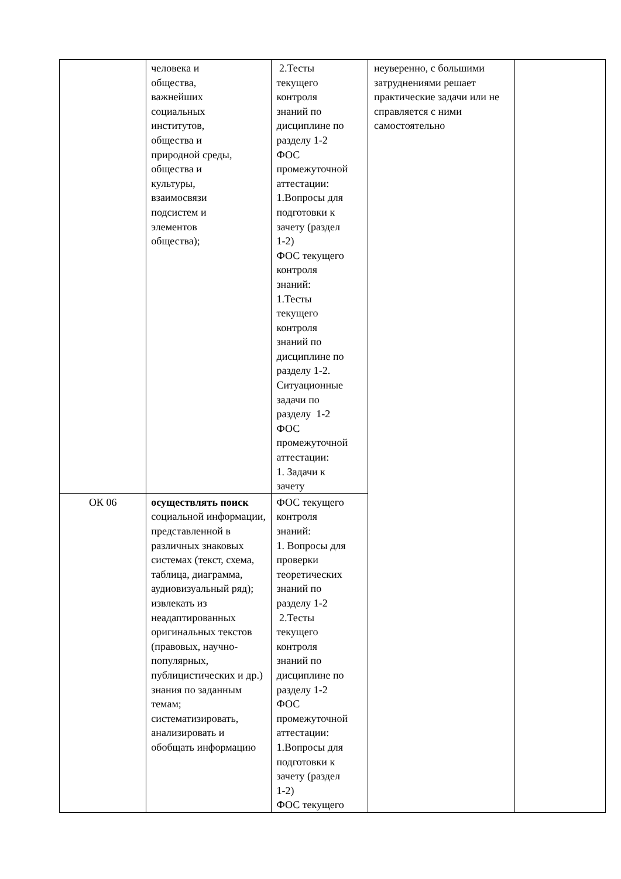| | человека и общества, важнейших социальных институтов, общества и природной среды, общества и культуры, взаимосвязи подсистем и элементов общества); | 2.Тесты текущего контроля знаний по дисциплине по разделу 1-2 ФОС промежуточной аттестации: 1.Вопросы для подготовки к зачету (раздел 1-2) ФОС текущего контроля знаний: 1.Тесты текущего контроля знаний по дисциплине по разделу 1-2. Ситуационные задачи по разделу 1-2 ФОС промежуточной аттестации: 1. Задачи к зачету | неуверенно, с большими затруднениями решает практические задачи или не справляется с ними самостоятельно | |
| ОК 06 | осуществлять поиск социальной информации, представленной в различных знаковых системах (текст, схема, таблица, диаграмма, аудиовизуальный ряд); извлекать из неадаптированных оригинальных текстов (правовых, научно-популярных, публицистических и др.) знания по заданным темам; систематизировать, анализировать и обобщать информацию | ФОС текущего контроля знаний: 1. Вопросы для проверки теоретических знаний по разделу 1-2 2.Тесты текущего контроля знаний по дисциплине по разделу 1-2 ФОС промежуточной аттестации: 1.Вопросы для подготовки к зачету (раздел 1-2) ФОС текущего | | |